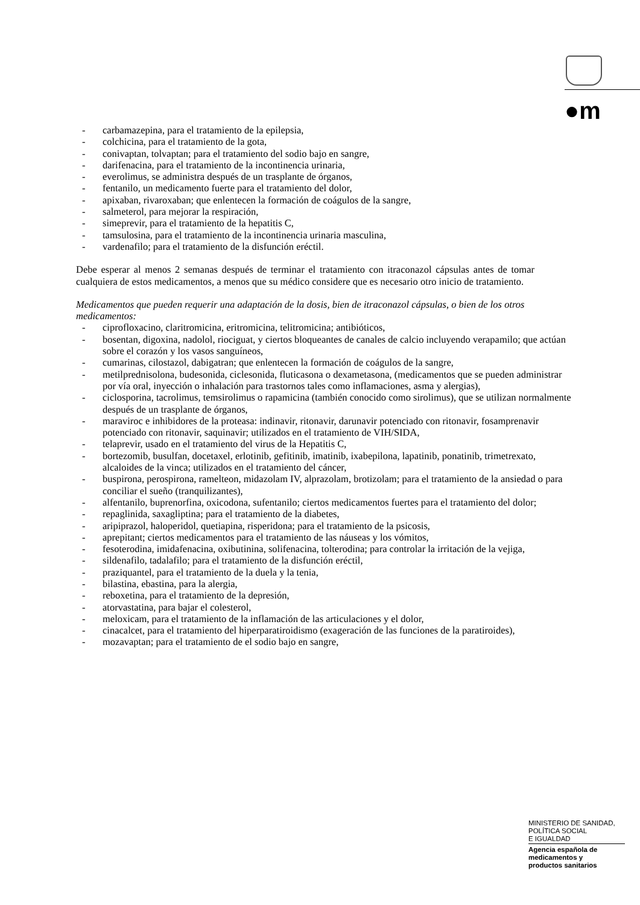●m
- carbamazepina, para el tratamiento de la epilepsia,
- colchicina, para el tratamiento de la gota,
- conivaptan, tolvaptan; para el tratamiento del sodio bajo en sangre,
- darifenacina, para el tratamiento de la incontinencia urinaria,
- everolimus, se administra después de un trasplante de órganos,
- fentanilo, un medicamento fuerte para el tratamiento del dolor,
- apixaban, rivaroxaban; que enlentecen la formación de coágulos de la sangre,
- salmeterol, para mejorar la respiración,
- simeprevir, para el tratamiento de la hepatitis C,
- tamsulosina, para el tratamiento de la incontinencia urinaria masculina,
- vardenafilo; para el tratamiento de la disfunción eréctil.
Debe esperar al menos 2 semanas después de terminar el tratamiento con itraconazol cápsulas antes de tomar cualquiera de estos medicamentos, a menos que su médico considere que es necesario otro inicio de tratamiento.
Medicamentos que pueden requerir una adaptación de la dosis, bien de itraconazol cápsulas, o bien de los otros medicamentos:
- ciprofloxacino, claritromicina, eritromicina, telitromicina; antibióticos,
- bosentan, digoxina, nadolol, riociguat, y ciertos bloqueantes de canales de calcio incluyendo verapamilo; que actúan sobre el corazón y los vasos sanguíneos,
- cumarinas, cilostazol, dabigatran; que enlentecen la formación de coágulos de la sangre,
- metilprednisolona, budesonida, ciclesonida, fluticasona o dexametasona, (medicamentos que se pueden administrar por vía oral, inyección o inhalación para trastornos tales como inflamaciones, asma y alergias),
- ciclosporina, tacrolimus, temsirolimus o rapamicina (también conocido como sirolimus), que se utilizan normalmente después de un trasplante de órganos,
- maraviroc e inhibidores de la proteasa: indinavir, ritonavir, darunavir potenciado con ritonavir, fosamprenavir potenciado con ritonavir, saquinavir; utilizados en el tratamiento de VIH/SIDA,
- telaprevir, usado en el tratamiento del virus de la Hepatitis C,
- bortezomib, busulfan, docetaxel, erlotinib, gefitinib, imatinib, ixabepilona, lapatinib, ponatinib, trimetrexato, alcaloides de la vinca; utilizados en el tratamiento del cáncer,
- buspirona, perospirona, ramelteon, midazolam IV, alprazolam, brotizolam; para el tratamiento de la ansiedad o para conciliar el sueño (tranquilizantes),
- alfentanilo, buprenorfina, oxicodona, sufentanilo; ciertos medicamentos fuertes para el tratamiento del dolor;
- repaglinida, saxagliptina; para el tratamiento de la diabetes,
- aripiprazol, haloperidol, quetiapina, risperidona; para el tratamiento de la psicosis,
- aprepitant; ciertos medicamentos para el tratamiento de las náuseas y los vómitos,
- fesoterodina, imidafenacina, oxibutinina, solifenacina, tolterodina; para controlar la irritación de la vejiga,
- sildenafilo, tadalafilo; para el tratamiento de la disfunción eréctil,
- praziquantel, para el tratamiento de la duela y la tenia,
- bilastina, ebastina, para la alergia,
- reboxetina, para el tratamiento de la depresión,
- atorvastatina, para bajar el colesterol,
- meloxicam, para el tratamiento de la inflamación de las articulaciones y el dolor,
- cinacalcet, para el tratamiento del hiperparatiroidismo (exageración de las funciones de la paratiroides),
- mozavaptan; para el tratamiento de el sodio bajo en sangre,
MINISTERIO DE SANIDAD,
POLÍTICA SOCIAL
E IGUALDAD
Agencia española de
medicamentos y
productos sanitarios